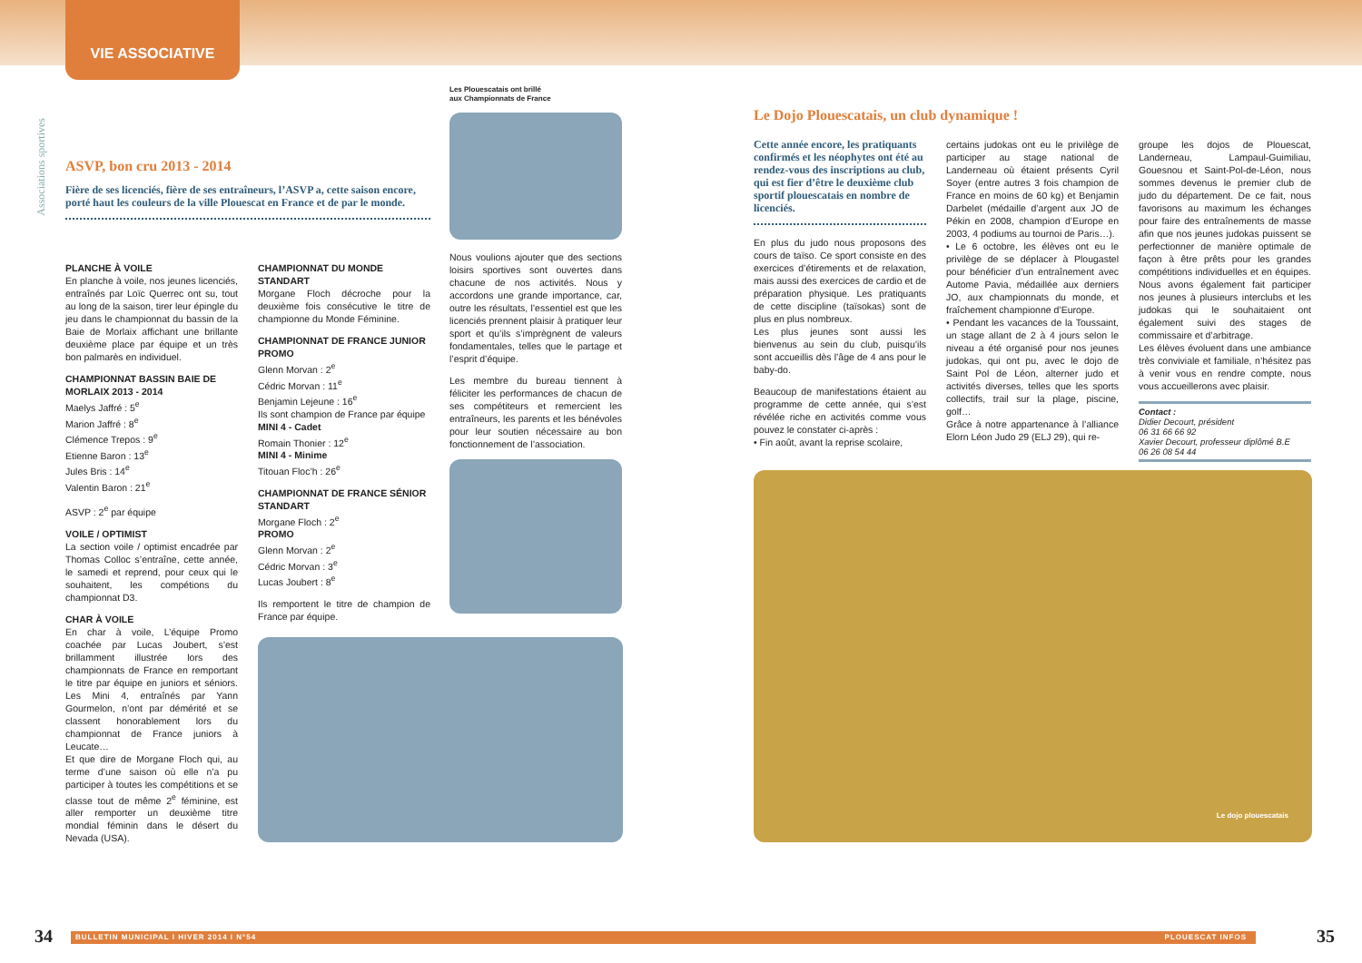VIE ASSOCIATIVE
Associations sportives
ASVP, bon cru 2013 - 2014
Fière de ses licenciés, fière de ses entraîneurs, l’ASVP a, cette saison encore, porté haut les couleurs de la ville Plouescat en France et de par le monde.
PLANCHE À VOILE
En planche à voile, nos jeunes licenciés, entraînés par Loïc Querrec ont su, tout au long de la saison, tirer leur épingle du jeu dans le championnat du bassin de la Baie de Morlaix affichant une brillante deuxième place par équipe et un très bon palmarès en individuel.
CHAMPIONNAT BASSIN BAIE DE MORLAIX 2013 - 2014
Maelys Jaffré : 5<sup>e</sup>
Marion Jaffré : 8<sup>e</sup>
Clémence Trepos : 9<sup>e</sup>
Etienne Baron : 13<sup>e</sup>
Jules Bris : 14<sup>e</sup>
Valentin Baron : 21<sup>e</sup>
ASVP : 2<sup>e</sup> par équipe
VOILE / OPTIMIST
La section voile / optimist encadrée par Thomas Colloc s’entraîne, cette année, le samedi et reprend, pour ceux qui le souhaitent, les compétions du championnat D3.
CHAR À VOILE
En char à voile, L’équipe Promo coachée par Lucas Joubert, s’est brillamment illustrée lors des championnats de France en remportant le titre par équipe en juniors et séniors. Les Mini 4, entraînés par Yann Gourmelon, n’ont par démérité et se classent honorablement lors du championnat de France juniors à Leucate…
Et que dire de Morgane Floch qui, au terme d’une saison où elle n’a pu participer à toutes les compétitions et se classe tout de même 2<sup>e</sup> féminine, est aller remporter un deuxième titre mondial féminin dans le désert du Nevada (USA).
CHAMPIONNAT DU MONDE STANDART
Morgane Floch décroche pour la deuxième fois consécutive le titre de championne du Monde Féminine.
CHAMPIONNAT DE FRANCE JUNIOR PROMO
Glenn Morvan : 2<sup>e</sup>
Cédric Morvan : 11<sup>e</sup>
Benjamin Lejeune : 16<sup>e</sup>
Ils sont champion de France par équipe
MINI 4 - Cadet
Romain Thonier : 12<sup>e</sup>
MINI 4 - Minime
Titouan Floc’h : 26<sup>e</sup>
CHAMPIONNAT DE FRANCE SÉNIOR STANDART
Morgane Floch : 2<sup>e</sup>
PROMO
Glenn Morvan : 2<sup>e</sup>
Cédric Morvan : 3<sup>e</sup>
Lucas Joubert : 8<sup>e</sup>
Ils remportent le titre de champion de France par équipe.
Les Plouescatais ont brillé
aux Championnats de France
Nous voulions ajouter que des sections loisirs sportives sont ouvertes dans chacune de nos activités. Nous y accordons une grande importance, car, outre les résultats, l’essentiel est que les licenciés prennent plaisir à pratiquer leur sport et qu’ils s’imprègnent de valeurs fondamentales, telles que le partage et l’esprit d’équipe.
Les membre du bureau tiennent à féliciter les performances de chacun de ses compétiteurs et remercient les entraîneurs, les parents et les bénévoles pour leur soutien nécessaire au bon fonctionnement de l’association.
Le Dojo Plouescatais, un club dynamique !
Cette année encore, les pratiquants confirmés et les néophytes ont été au rendez-vous des inscriptions au club, qui est fier d’être le deuxième club sportif plouescatais en nombre de licenciés.
En plus du judo nous proposons des cours de taïso. Ce sport consiste en des exercices d’étirements et de relaxation, mais aussi des exercices de cardio et de préparation physique. Les pratiquants de cette discipline (taïsokas) sont de plus en plus nombreux.
Les plus jeunes sont aussi les bienvenus au sein du club, puisqu’ils sont accueillis dès l’âge de 4 ans pour le baby-do.
Beaucoup de manifestations étaient au programme de cette année, qui s’est révélée riche en activités comme vous pouvez le constater ci-après :
• Fin août, avant la reprise scolaire,
certains judokas ont eu le privilège de participer au stage national de Landerneau où étaient présents Cyril Soyer (entre autres 3 fois champion de France en moins de 60 kg) et Benjamin Darbelet (médaille d’argent aux JO de Pékin en 2008, champion d’Europe en 2003, 4 podiums au tournoi de Paris…).
• Le 6 octobre, les élèves ont eu le privilège de se déplacer à Plougastel pour bénéficier d’un entraînement avec Autome Pavia, médaillée aux derniers JO, aux championnats du monde, et fraîchement championne d’Europe.
• Pendant les vacances de la Toussaint, un stage allant de 2 à 4 jours selon le niveau a été organisé pour nos jeunes judokas, qui ont pu, avec le dojo de Saint Pol de Léon, alterner judo et activités diverses, telles que les sports collectifs, trail sur la plage, piscine, golf…
Grâce à notre appartenance à l’alliance Elorn Léon Judo 29 (ELJ 29), qui re-
groupe les dojos de Plouescat, Landerneau, Lampaul-Guimiliau, Gouesnou et Saint-Pol-de-Léon, nous sommes devenus le premier club de judo du département. De ce fait, nous favorisons au maximum les échanges pour faire des entraînements de masse afin que nos jeunes judokas puissent se perfectionner de manière optimale de façon à être prêts pour les grandes compétitions individuelles et en équipes. Nous avons également fait participer nos jeunes à plusieurs interclubs et les judokas qui le souhaitaient ont également suivi des stages de commissaire et d’arbitrage.
Les élèves évoluent dans une ambiance très conviviale et familiale, n’hésitez pas à venir vous en rendre compte, nous vous accueillerons avec plaisir.
Contact :
Didier Decourt, président
06 31 66 66 92
Xavier Decourt, professeur diplômé B.E
06 26 08 54 44
Le dojo plouescatais
34 BULLETIN MUNICIPAL I HIVER 2014 I N°54 PLOUESCAT INFOS 35